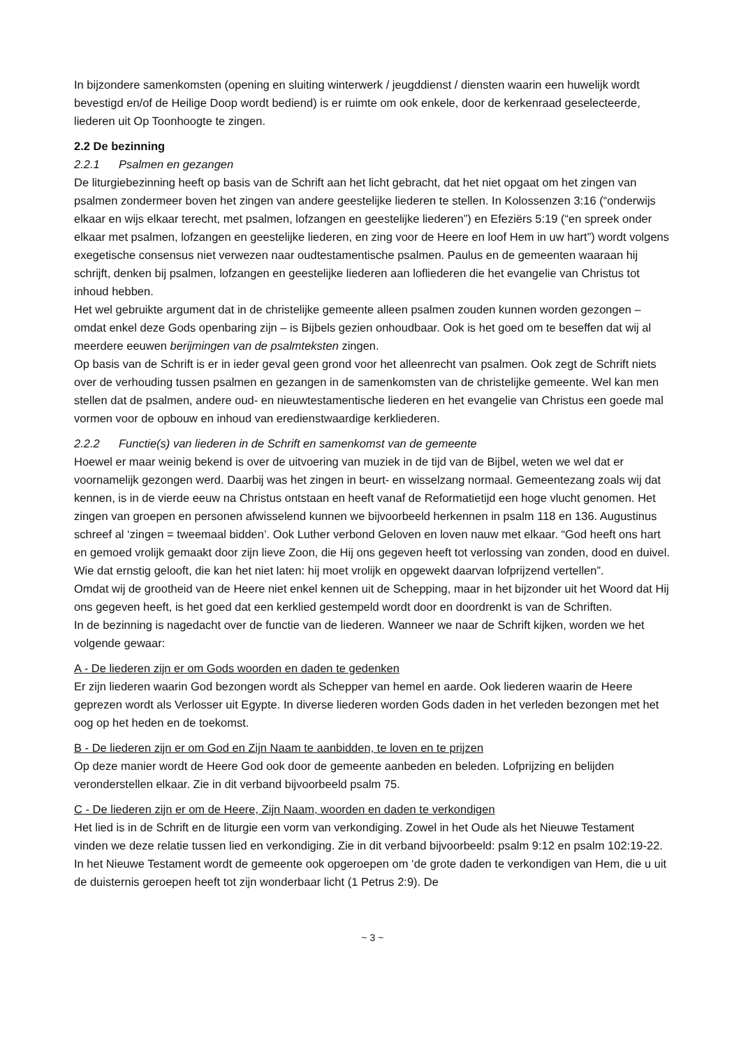In bijzondere samenkomsten (opening en sluiting winterwerk / jeugddienst / diensten waarin een huwelijk wordt bevestigd en/of de Heilige Doop wordt bediend) is er ruimte om ook enkele, door de kerkenraad geselecteerde, liederen uit Op Toonhoogte te zingen.
2.2 De bezinning
2.2.1 Psalmen en gezangen
De liturgiebezinning heeft op basis van de Schrift aan het licht gebracht, dat het niet opgaat om het zingen van psalmen zondermeer boven het zingen van andere geestelijke liederen te stellen. In Kolossenzen 3:16 (“onderwijs elkaar en wijs elkaar terecht, met psalmen, lofzangen en geestelijke liederen”) en Efeziërs 5:19 (“en spreek onder elkaar met psalmen, lofzangen en geestelijke liederen, en zing voor de Heere en loof Hem in uw hart”) wordt volgens exegetische consensus niet verwezen naar oudtestamentische psalmen. Paulus en de gemeenten waaraan hij schrijft, denken bij psalmen, lofzangen en geestelijke liederen aan lofliederen die het evangelie van Christus tot inhoud hebben.
Het wel gebruikte argument dat in de christelijke gemeente alleen psalmen zouden kunnen worden gezongen – omdat enkel deze Gods openbaring zijn – is Bijbels gezien onhoudbaar. Ook is het goed om te beseffen dat wij al meerdere eeuwen berijmingen van de psalmteksten zingen.
Op basis van de Schrift is er in ieder geval geen grond voor het alleenrecht van psalmen. Ook zegt de Schrift niets over de verhouding tussen psalmen en gezangen in de samenkomsten van de christelijke gemeente. Wel kan men stellen dat de psalmen, andere oud- en nieuwtestamentische liederen en het evangelie van Christus een goede mal vormen voor de opbouw en inhoud van eredienstwaardige kerkliederen.
2.2.2 Functie(s) van liederen in de Schrift en samenkomst van de gemeente
Hoewel er maar weinig bekend is over de uitvoering van muziek in de tijd van de Bijbel, weten we wel dat er voornamelijk gezongen werd. Daarbij was het zingen in beurt- en wisselzang normaal. Gemeentezang zoals wij dat kennen, is in de vierde eeuw na Christus ontstaan en heeft vanaf de Reformatietijd een hoge vlucht genomen. Het zingen van groepen en personen afwisselend kunnen we bijvoorbeeld herkennen in psalm 118 en 136. Augustinus schreef al ‘zingen = tweemaal bidden’. Ook Luther verbond Geloven en loven nauw met elkaar. “God heeft ons hart en gemoed vrolijk gemaakt door zijn lieve Zoon, die Hij ons gegeven heeft tot verlossing van zonden, dood en duivel. Wie dat ernstig gelooft, die kan het niet laten: hij moet vrolijk en opgewekt daarvan lofprijzend vertellen”.
Omdat wij de grootheid van de Heere niet enkel kennen uit de Schepping, maar in het bijzonder uit het Woord dat Hij ons gegeven heeft, is het goed dat een kerklied gestempeld wordt door en doordrenkt is van de Schriften.
In de bezinning is nagedacht over de functie van de liederen. Wanneer we naar de Schrift kijken, worden we het volgende gewaar:
A - De liederen zijn er om Gods woorden en daden te gedenken
Er zijn liederen waarin God bezongen wordt als Schepper van hemel en aarde. Ook liederen waarin de Heere geprezen wordt als Verlosser uit Egypte. In diverse liederen worden Gods daden in het verleden bezongen met het oog op het heden en de toekomst.
B - De liederen zijn er om God en Zijn Naam te aanbidden, te loven en te prijzen
Op deze manier wordt de Heere God ook door de gemeente aanbeden en beleden. Lofprijzing en belijden veronderstellen elkaar. Zie in dit verband bijvoorbeeld psalm 75.
C - De liederen zijn er om de Heere, Zijn Naam, woorden en daden te verkondigen
Het lied is in de Schrift en de liturgie een vorm van verkondiging. Zowel in het Oude als het Nieuwe Testament vinden we deze relatie tussen lied en verkondiging. Zie in dit verband bijvoorbeeld: psalm 9:12 en psalm 102:19-22. In het Nieuwe Testament wordt de gemeente ook opgeroepen om ‘de grote daden te verkondigen van Hem, die u uit de duisternis geroepen heeft tot zijn wonderbaar licht (1 Petrus 2:9). De
~ 3 ~